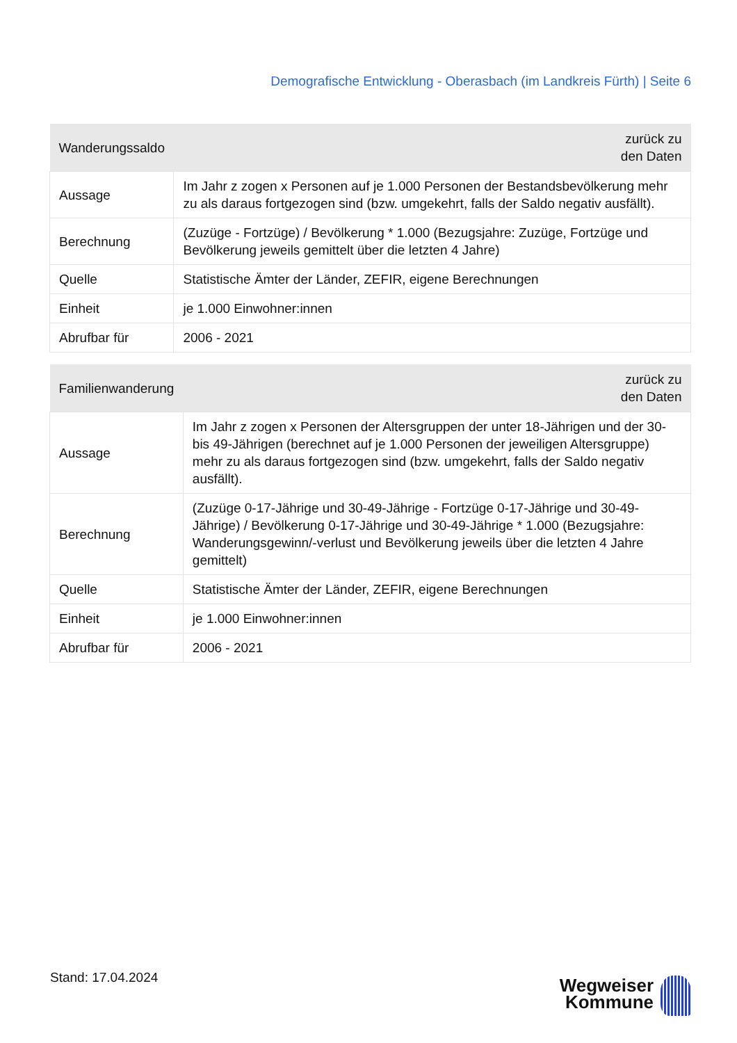Demografische Entwicklung - Oberasbach (im Landkreis Fürth) | Seite 6
| Wanderungssaldo | zurück zu den Daten |
| --- | --- |
| Aussage | Im Jahr z zogen x Personen auf je 1.000 Personen der Bestandsbevölkerung mehr zu als daraus fortgezogen sind (bzw. umgekehrt, falls der Saldo negativ ausfällt). |
| Berechnung | (Zuzüge - Fortzüge) / Bevölkerung * 1.000 (Bezugsjahre: Zuzüge, Fortzüge und Bevölkerung jeweils gemittelt über die letzten 4 Jahre) |
| Quelle | Statistische Ämter der Länder, ZEFIR, eigene Berechnungen |
| Einheit | je 1.000 Einwohner:innen |
| Abrufbar für | 2006 - 2021 |
| Familienwanderung | zurück zu den Daten |
| --- | --- |
| Aussage | Im Jahr z zogen x Personen der Altersgruppen der unter 18-Jährigen und der 30- bis 49-Jährigen (berechnet auf je 1.000 Personen der jeweiligen Altersgruppe) mehr zu als daraus fortgezogen sind (bzw. umgekehrt, falls der Saldo negativ ausfällt). |
| Berechnung | (Zuzüge 0-17-Jährige und 30-49-Jährige - Fortzüge 0-17-Jährige und 30-49- Jährige) / Bevölkerung 0-17-Jährige und 30-49-Jährige * 1.000 (Bezugsjahre: Wanderungsgewinn/-verlust und Bevölkerung jeweils über die letzten 4 Jahre gemittelt) |
| Quelle | Statistische Ämter der Länder, ZEFIR, eigene Berechnungen |
| Einheit | je 1.000 Einwohner:innen |
| Abrufbar für | 2006 - 2021 |
Stand: 17.04.2024
Wegweiser
Kommune